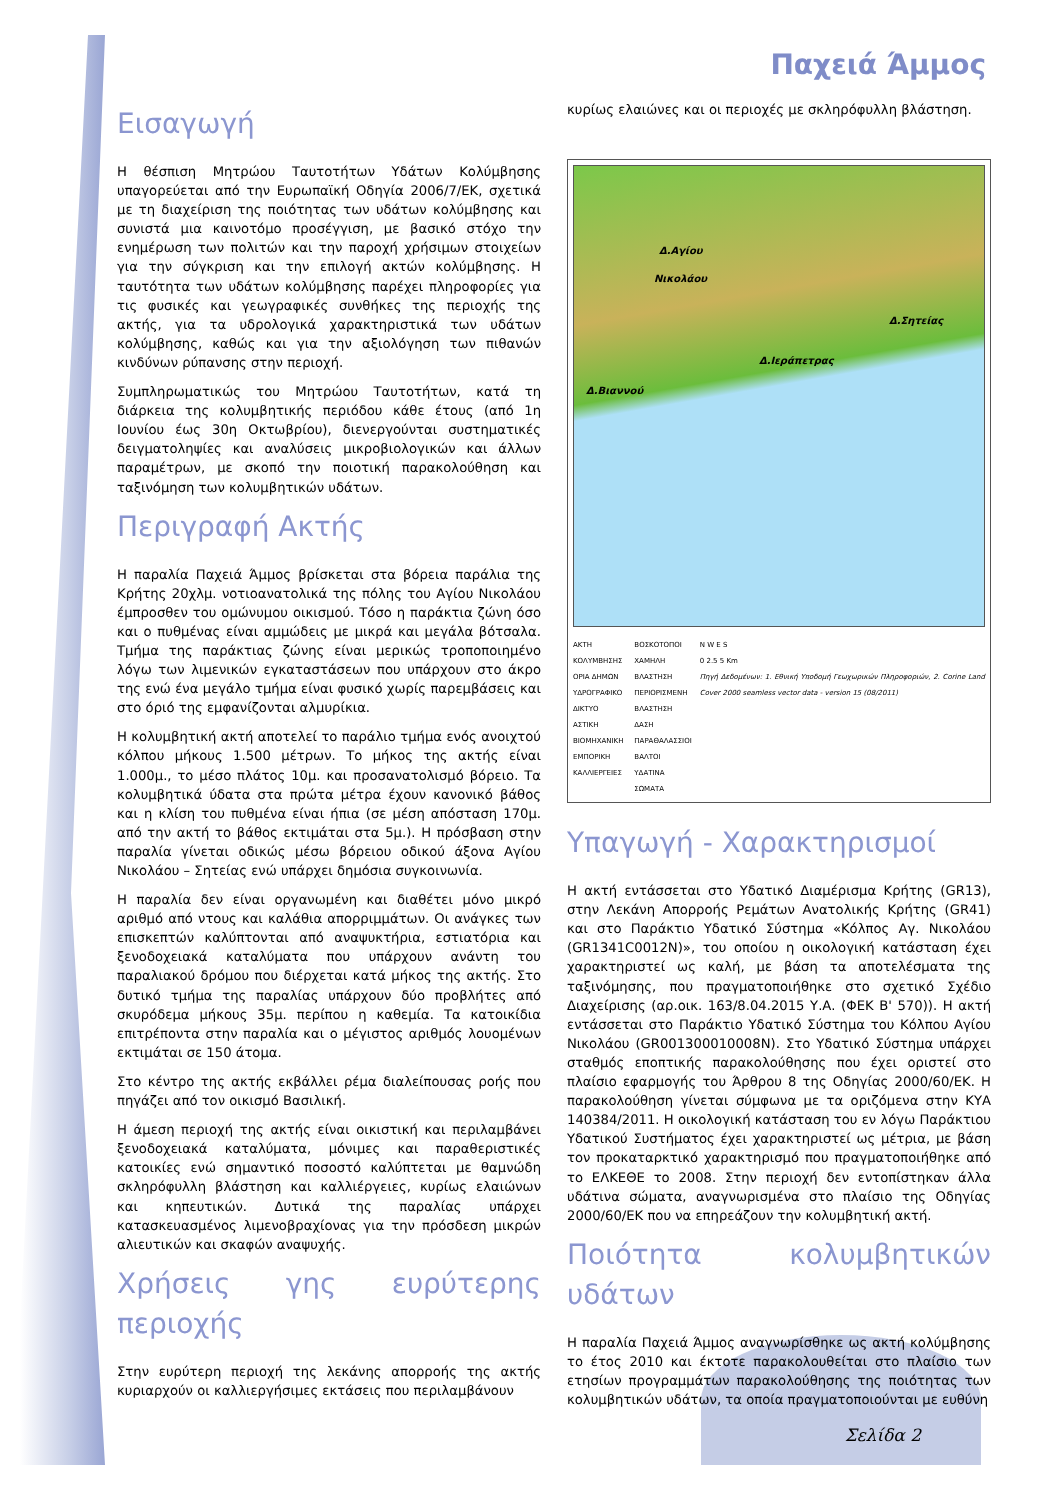Παχειά Άμμος
Εισαγωγή
Η θέσπιση Μητρώου Ταυτοτήτων Υδάτων Κολύμβησης υπαγορεύεται από την Ευρωπαϊκή Οδηγία 2006/7/ΕΚ, σχετικά με τη διαχείριση της ποιότητας των υδάτων κολύμβησης και συνιστά μια καινοτόμο προσέγγιση, με βασικό στόχο την ενημέρωση των πολιτών και την παροχή χρήσιμων στοιχείων για την σύγκριση και την επιλογή ακτών κολύμβησης. Η ταυτότητα των υδάτων κολύμβησης παρέχει πληροφορίες για τις φυσικές και γεωγραφικές συνθήκες της περιοχής της ακτής, για τα υδρολογικά χαρακτηριστικά των υδάτων κολύμβησης, καθώς και για την αξιολόγηση των πιθανών κινδύνων ρύπανσης στην περιοχή.
Συμπληρωματικώς του Μητρώου Ταυτοτήτων, κατά τη διάρκεια της κολυμβητικής περιόδου κάθε έτους (από 1η Ιουνίου έως 30η Οκτωβρίου), διενεργούνται συστηματικές δειγματοληψίες και αναλύσεις μικροβιολογικών και άλλων παραμέτρων, με σκοπό την ποιοτική παρακολούθηση και ταξινόμηση των κολυμβητικών υδάτων.
Περιγραφή Ακτής
Η παραλία Παχειά Άμμος βρίσκεται στα βόρεια παράλια της Κρήτης 20χλμ. νοτιοανατολικά της πόλης του Αγίου Νικολάου έμπροσθεν του ομώνυμου οικισμού. Τόσο η παράκτια ζώνη όσο και ο πυθμένας είναι αμμώδεις με μικρά και μεγάλα βότσαλα. Τμήμα της παράκτιας ζώνης είναι μερικώς τροποποιημένο λόγω των λιμενικών εγκαταστάσεων που υπάρχουν στο άκρο της ενώ ένα μεγάλο τμήμα είναι φυσικό χωρίς παρεμβάσεις και στο όριό της εμφανίζονται αλμυρίκια.
Η κολυμβητική ακτή αποτελεί το παράλιο τμήμα ενός ανοιχτού κόλπου μήκους 1.500 μέτρων. Το μήκος της ακτής είναι 1.000μ., το μέσο πλάτος 10μ. και προσανατολισμό βόρειο. Τα κολυμβητικά ύδατα στα πρώτα μέτρα έχουν κανονικό βάθος και η κλίση του πυθμένα είναι ήπια (σε μέση απόσταση 170μ. από την ακτή το βάθος εκτιμάται στα 5μ.). Η πρόσβαση στην παραλία γίνεται οδικώς μέσω βόρειου οδικού άξονα Αγίου Νικολάου – Σητείας ενώ υπάρχει δημόσια συγκοινωνία.
Η παραλία δεν είναι οργανωμένη και διαθέτει μόνο μικρό αριθμό από ντους και καλάθια απορριμμάτων. Οι ανάγκες των επισκεπτών καλύπτονται από αναψυκτήρια, εστιατόρια και ξενοδοχειακά καταλύματα που υπάρχουν ανάντη του παραλιακού δρόμου που διέρχεται κατά μήκος της ακτής. Στο δυτικό τμήμα της παραλίας υπάρχουν δύο προβλήτες από σκυρόδεμα μήκους 35μ. περίπου η καθεμία. Τα κατοικίδια επιτρέποντα στην παραλία και ο μέγιστος αριθμός λουομένων εκτιμάται σε 150 άτομα.
Στο κέντρο της ακτής εκβάλλει ρέμα διαλείπουσας ροής που πηγάζει από τον οικισμό Βασιλική.
Η άμεση περιοχή της ακτής είναι οικιστική και περιλαμβάνει ξενοδοχειακά καταλύματα, μόνιμες και παραθεριστικές κατοικίες ενώ σημαντικό ποσοστό καλύπτεται με θαμνώδη σκληρόφυλλη βλάστηση και καλλιέργειες, κυρίως ελαιώνων και κηπευτικών. Δυτικά της παραλίας υπάρχει κατασκευασμένος λιμενοβραχίονας για την πρόσδεση μικρών αλιευτικών και σκαφών αναψυχής.
Χρήσεις γης ευρύτερης περιοχής
Στην ευρύτερη περιοχή της λεκάνης απορροής της ακτής κυριαρχούν οι καλλιεργήσιμες εκτάσεις που περιλαμβάνουν
κυρίως ελαιώνες και οι περιοχές με σκληρόφυλλη βλάστηση.
Δ.Αγίου
Νικολάου
Δ.Σητείας
Δ.Ιεράπετρας
Δ.Βιαννού
ΑΚΤΗ ΚΟΛΥΜΒΗΣΗΣ
ΟΡΙΑ ΔΗΜΩΝ
ΥΔΡΟΓΡΑΦΙΚΟ ΔΙΚΤΥΟ
ΑΣΤΙΚΗ
ΒΙΟΜΗΧΑΝΙΚΗ ΕΜΠΟΡΙΚΗ
ΚΑΛΛΙΕΡΓΕΙΕΣ
ΒΟΣΚΟΤΟΠΟΙ
ΧΑΜΗΛΗ ΒΛΑΣΤΗΣΗ
ΠΕΡΙΟΡΙΣΜΕΝΗ ΒΛΑΣΤΗΣΗ
ΔΑΣΗ
ΠΑΡΑΘΑΛΑΣΣΙΟΙ ΒΑΛΤΟΙ
ΥΔΑΤΙΝΑ ΣΩΜΑΤΑ
N W E S
0 2.5 5 Km
Πηγή Δεδομένων: 1. Εθνική Υποδομή Γεωχωρικών Πληροφοριών, 2. Corine Land Cover 2000 seamless vector data - version 15 (08/2011)
Υπαγωγή - Χαρακτηρισμοί
Η ακτή εντάσσεται στο Υδατικό Διαμέρισμα Κρήτης (GR13), στην Λεκάνη Απορροής Ρεμάτων Ανατολικής Κρήτης (GR41) και στο Παράκτιο Υδατικό Σύστημα «Κόλπος Αγ. Νικολάου (GR1341C0012N)», του οποίου η οικολογική κατάσταση έχει χαρακτηριστεί ως καλή, με βάση τα αποτελέσματα της ταξινόμησης, που πραγματοποιήθηκε στο σχετικό Σχέδιο Διαχείρισης (αρ.οικ. 163/8.04.2015 Υ.Α. (ΦΕΚ Β' 570)). Η ακτή εντάσσεται στο Παράκτιο Υδατικό Σύστημα του Κόλπου Αγίου Νικολάου (GR001300010008N). Στο Υδατικό Σύστημα υπάρχει σταθμός εποπτικής παρακολούθησης που έχει οριστεί στο πλαίσιο εφαρμογής του Άρθρου 8 της Οδηγίας 2000/60/ΕΚ. Η παρακολούθηση γίνεται σύμφωνα με τα οριζόμενα στην ΚΥΑ 140384/2011. Η οικολογική κατάσταση του εν λόγω Παράκτιου Υδατικού Συστήματος έχει χαρακτηριστεί ως μέτρια, με βάση τον προκαταρκτικό χαρακτηρισμό που πραγματοποιήθηκε από το ΕΛΚΕΘΕ το 2008. Στην περιοχή δεν εντοπίστηκαν άλλα υδάτινα σώματα, αναγνωρισμένα στο πλαίσιο της Οδηγίας 2000/60/ΕΚ που να επηρεάζουν την κολυμβητική ακτή.
Ποιότητα κολυμβητικών υδάτων
Η παραλία Παχειά Άμμος αναγνωρίσθηκε ως ακτή κολύμβησης το έτος 2010 και έκτοτε παρακολουθείται στο πλαίσιο των ετησίων προγραμμάτων παρακολούθησης της ποιότητας των κολυμβητικών υδάτων, τα οποία πραγματοποιούνται με ευθύνη
Σελίδα 2